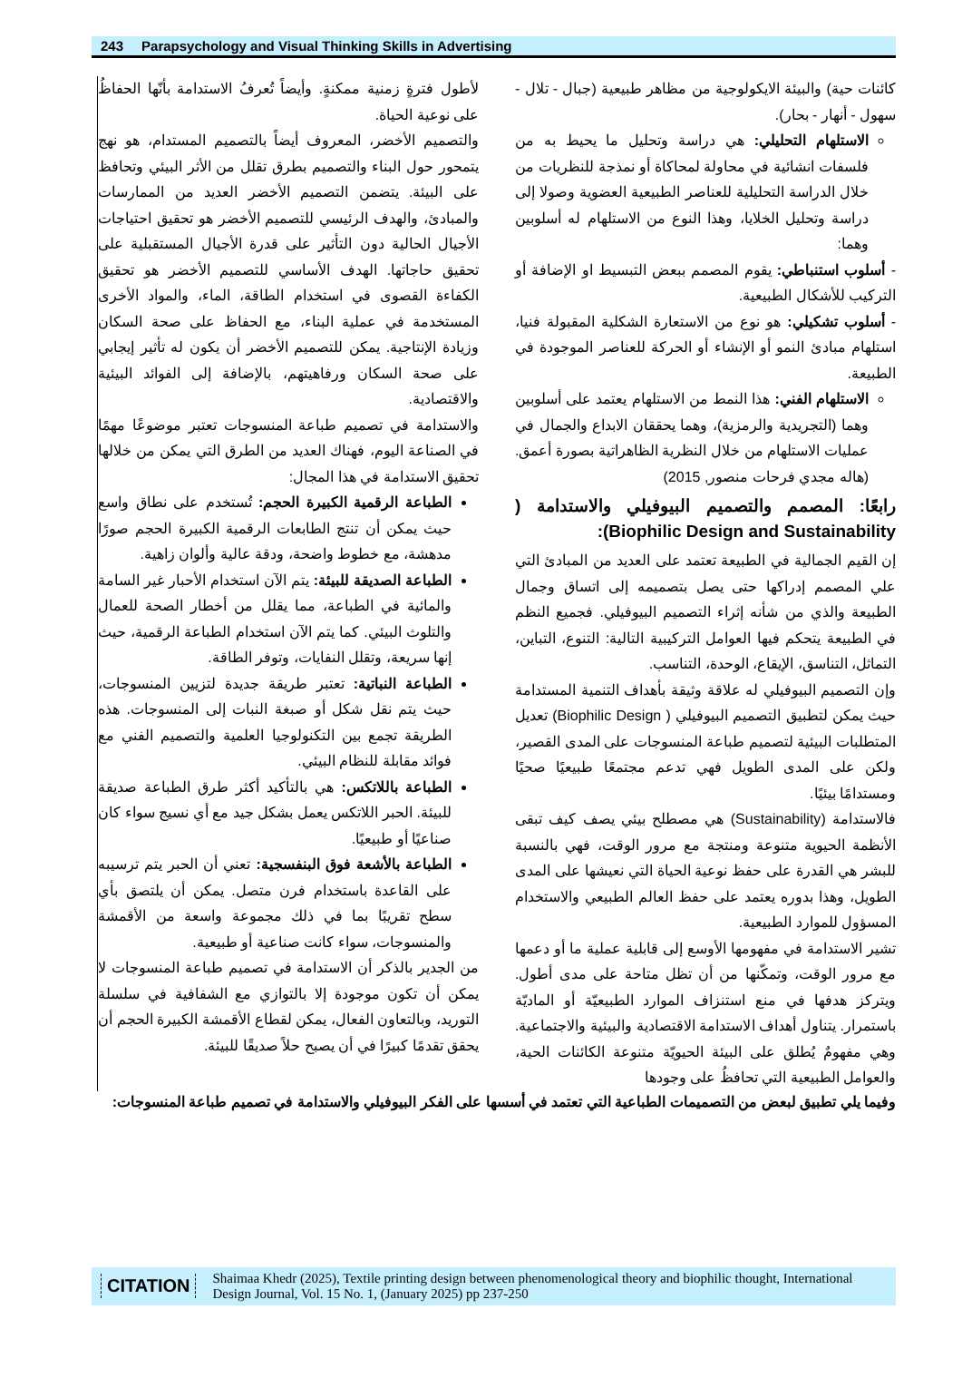243 Parapsychology and Visual Thinking Skills in Advertising
كائنات حية) والبيئة الايكولوجية من مظاهر طبيعية (جبال - تلال - سهول - أنهار - بحار).
الاستلهام التحليلي: هي دراسة وتحليل ما يحيط به من فلسفات انشائية في محاولة لمحاكاة أو نمذجة للنظريات من خلال الدراسة التحليلية للعناصر الطبيعية العضوية وصولا إلى دراسة وتحليل الخلايا، وهذا النوع من الاستلهام له أسلوبين وهما:
- أسلوب استنباطي: يقوم المصمم ببعض التبسيط او الإضافة أو التركيب للأشكال الطبيعية.
- أسلوب تشكيلي: هو نوع من الاستعارة الشكلية المقبولة فنيا، استلهام مبادئ النمو أو الإنشاء أو الحركة للعناصر الموجودة في الطبيعة.
الاستلهام الفني: هذا النمط من الاستلهام يعتمد على أسلوبين وهما (التجريدية والرمزية)، وهما يحققان الابداع والجمال في عمليات الاستلهام من خلال النظرية الظاهراتية بصورة أعمق.(هاله مجدي فرحات منصور, 2015)
رابعًا: المصمم والتصميم البيوفيلي والاستدامة ( Biophilic Design and Sustainability):
إن القيم الجمالية في الطبيعة تعتمد على العديد من المبادئ التي علي المصمم إدراكها حتى يصل بتصميمه إلى اتساق وجمال الطبيعة والذي من شأنه إثراء التصميم البيوفيلي. فجميع النظم في الطبيعة يتحكم فيها العوامل التركيبية التالية: التنوع، التباين، التماثل، التناسق، الإيقاع، الوحدة، التناسب.
وإن التصميم البيوفيلي له علاقة وثيقة بأهداف التنمية المستدامة حيث يمكن لتطبيق التصميم البيوفيلي ( Biophilic Design) تعديل المتطلبات البيئية لتصميم طباعة المنسوجات على المدى القصير، ولكن على المدى الطويل فهي تدعم مجتمعًا طبيعيًا صحيًا ومستدامًا بيئيًا.
فالاستدامة (Sustainability) هي مصطلح بيئي يصف كيف تبقى الأنظمة الحيوية متنوعة ومنتجة مع مرور الوقت، فهي بالنسبة للبشر هي القدرة على حفظ نوعية الحياة التي نعيشها على المدى الطويل، وهذا بدوره يعتمد على حفظ العالم الطبيعي والاستخدام المسؤول للموارد الطبيعية.
تشير الاستدامة في مفهومها الأوسع إلى قابلية عملية ما أو دعمها مع مرور الوقت، وتمكّنها من أن تظل متاحة على مدى أطول. ويتركز هدفها في منع استنزاف الموارد الطبيعيّة أو الماديّة باستمرار. يتناول أهداف الاستدامة الاقتصادية والبيئية والاجتماعية. وهي مفهومٌ يُطلق على البيئة الحيويّة متنوعة الكائنات الحية، والعوامل الطبيعية التي تحافظُ على وجودها
لأطول فترةٍ زمنية ممكنةٍ. وأيضاً تُعرفُ الاستدامة بأنّها الحفاظُ على نوعية الحياة.
والتصميم الأخضر، المعروف أيضاً بالتصميم المستدام، هو نهج يتمحور حول البناء والتصميم بطرق تقلل من الأثر البيئي وتحافظ على البيئة. يتضمن التصميم الأخضر العديد من الممارسات والمبادئ، والهدف الرئيسي للتصميم الأخضر هو تحقيق احتياجات الأجيال الحالية دون التأثير على قدرة الأجيال المستقبلية على تحقيق حاجاتها. الهدف الأساسي للتصميم الأخضر هو تحقيق الكفاءة القصوى في استخدام الطاقة، الماء، والمواد الأخرى المستخدمة في عملية البناء، مع الحفاظ على صحة السكان وزيادة الإنتاجية. يمكن للتصميم الأخضر أن يكون له تأثير إيجابي على صحة السكان ورفاهيتهم، بالإضافة إلى الفوائد البيئية والاقتصادية.
والاستدامة في تصميم طباعة المنسوجات تعتبر موضوعًا مهمًا في الصناعة اليوم، فهناك العديد من الطرق التي يمكن من خلالها تحقيق الاستدامة في هذا المجال:
الطباعة الرقمية الكبيرة الحجم: تُستخدم على نطاق واسع حيث يمكن أن تنتج الطابعات الرقمية الكبيرة الحجم صورًا مدهشة، مع خطوط واضحة، ودقة عالية وألوان زاهية.
الطباعة الصديقة للبيئة: يتم الآن استخدام الأحبار غير السامة والمائية في الطباعة، مما يقلل من أخطار الصحة للعمال والتلوث البيئي. كما يتم الآن استخدام الطباعة الرقمية، حيث إنها سريعة، وتقلل النفايات، وتوفر الطاقة.
الطباعة النباتية: تعتبر طريقة جديدة لتزيين المنسوجات، حيث يتم نقل شكل أو صبغة النبات إلى المنسوجات. هذه الطريقة تجمع بين التكنولوجيا العلمية والتصميم الفني مع فوائد مقابلة للنظام البيئي.
الطباعة باللاتكس: هي بالتأكيد أكثر طرق الطباعة صديقة للبيئة. الحبر اللاتكس يعمل بشكل جيد مع أي نسيج سواء كان صناعيًا أو طبيعيًا.
الطباعة بالأشعة فوق البنفسجية: تعني أن الحبر يتم ترسيبه على القاعدة باستخدام فرن متصل. يمكن أن يلتصق بأي سطح تقريبًا بما في ذلك مجموعة واسعة من الأقمشة والمنسوجات، سواء كانت صناعية أو طبيعية.
من الجدير بالذكر أن الاستدامة في تصميم طباعة المنسوجات لا يمكن أن تكون موجودة إلا بالتوازي مع الشفافية في سلسلة التوريد، وبالتعاون الفعال، يمكن لقطاع الأقمشة الكبيرة الحجم أن يحقق تقدمًا كبيرًا في أن يصبح حلاً صديقًا للبيئة.
وفيما يلي تطبيق لبعض من التصميمات الطباعية التي تعتمد في أسسها على الفكر البيوفيلي والاستدامة في تصميم طباعة المنسوجات:
CITATION Shaimaa Khedr (2025), Textile printing design between phenomenological theory and biophilic thought, International Design Journal, Vol. 15 No. 1, (January 2025) pp 237-250